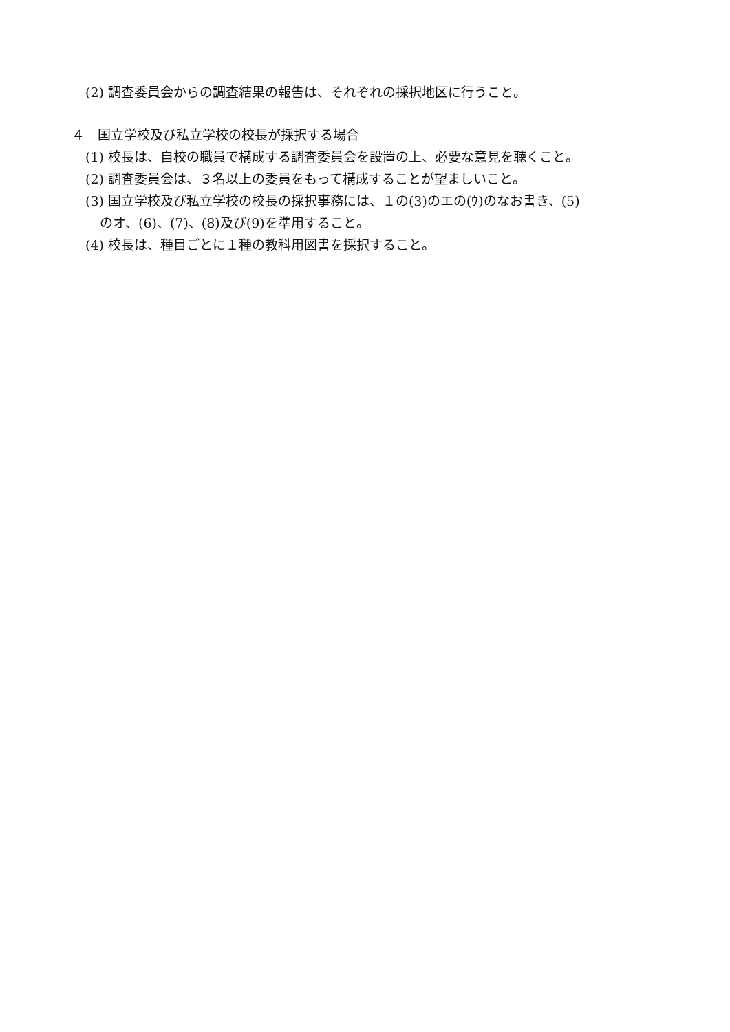(2) 調査委員会からの調査結果の報告は、それぞれの採択地区に行うこと。
４　国立学校及び私立学校の校長が採択する場合
(1) 校長は、自校の職員で構成する調査委員会を設置の上、必要な意見を聴くこと。
(2) 調査委員会は、３名以上の委員をもって構成することが望ましいこと。
(3) 国立学校及び私立学校の校長の採択事務には、１の(3)のエの(ｳ)のなお書き、(5)
のオ、(6)、(7)、(8)及び(9)を準用すること。
(4) 校長は、種目ごとに１種の教科用図書を採択すること。